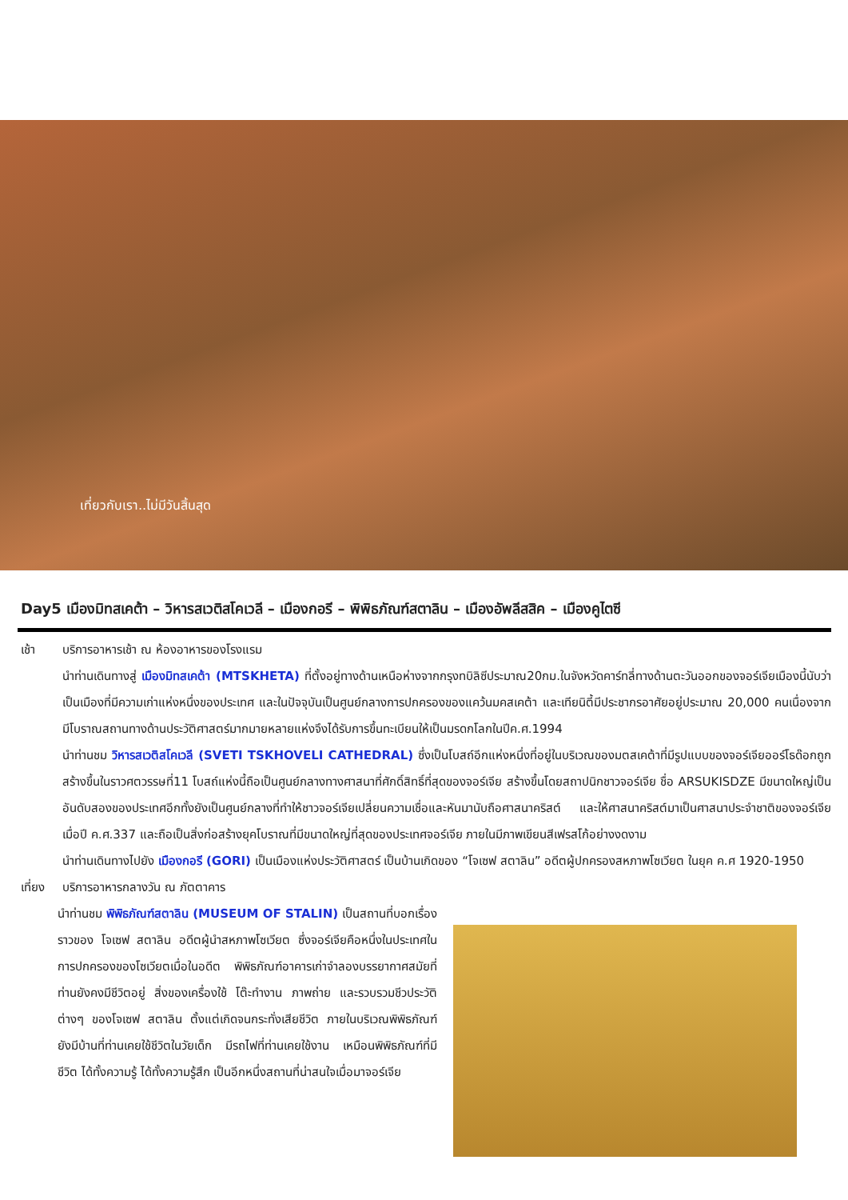เที่ยวกับเรา..ไม่มีวันสิ้นสุด
Day5 เมืองมิทสเคต้า – วิหารสเวติสโคเวลี – เมืองกอรี – พิพิธภัณฑ์สตาลิน – เมืองอัพลีสสิค – เมืองคูไตซี
เช้า บริการอาหารเช้า ณ ห้องอาหารของโรงแรม
นำท่านเดินทางสู่ เมืองมิทสเคต้า (MTSKHETA) ที่ตั้งอยู่ทางด้านเหนือห่างจากกรุงทบิลิซีประมาณ20กม.ในจังหวัดคาร์ทลี่ทางด้านตะวันออกของจอร์เจียเมืองนี้นับว่าเป็นเมืองที่มีความเก่าแห่งหนึ่งของประเทศ และในปัจจุบันเป็นศูนย์กลางการปกครองของแคว้นมคสเคต้า และเทียนิตี้มีประชากรอาศัยอยู่ประมาณ 20,000 คนเนื่องจากมีโบราณสถานทางด้านประวัติศาสตร์มากมายหลายแห่งจึงได้รับการขึ้นทะเบียนให้เป็นมรดกโลกในปีค.ศ.1994
นำท่านชม วิหารสเวติสโคเวลี (SVETI TSKHOVELI CATHEDRAL) ซึ่งเป็นโบสถ์อีกแห่งหนึ่งที่อยู่ในบริเวณของมตสเคต้าที่มีรูปแบบของจอร์เจียออร์โธด๊อกถูกสร้างขึ้นในราวศตวรรษที่11 โบสถ์แห่งนี้ถือเป็นศูนย์กลางทางศาสนาที่ศักดิ์สิทธิ์ที่สุดของจอร์เจีย สร้างขึ้นโดยสถาปนิกชาวจอร์เจีย ชื่อ ARSUKISDZE มีขนาดใหญ่เป็นอันดับสองของประเทศอีกทั้งยังเป็นศูนย์กลางที่ทำให้ชาวจอร์เจียเปลี่ยนความเชื่อและหันมานับถือศาสนาคริสต์ และให้ศาสนาคริสต์มาเป็นศาสนาประจำชาติของจอร์เจียเมื่อปี ค.ศ.337 และถือเป็นสิ่งก่อสร้างยุคโบราณที่มีขนาดใหญ่ที่สุดของประเทศจอร์เจีย ภายในมีภาพเขียนสีเฟรสโก้อย่างงดงาม
นำท่านเดินทางไปยัง เมืองกอรี (GORI) เป็นเมืองแห่งประวัติศาสตร์ เป็นบ้านเกิดของ “โจเซฟ สตาลิน” อดีตผู้ปกครองสหภาพโซเวียต ในยุค ค.ศ 1920-1950
เที่ยง
บริการอาหารกลางวัน ณ ภัตตาคาร
นำท่านชม พิพิธภัณฑ์สตาลิน (MUSEUM OF STALIN) เป็นสถานที่บอกเรื่องราวของ โจเซฟ สตาลิน อดีตผู้นำสหภาพโซเวียต ซึ่งจอร์เจียคือหนึ่งในประเทศในการปกครองของโซเวียตเมื่อในอดีต พิพิธภัณฑ์อาคารเก่าจำลองบรรยากาศสมัยที่ท่านยังคงมีชีวิตอยู่ สิ่งของเครื่องใช้ โต๊ะทำงาน ภาพถ่าย และรวบรวมชีวประวัติต่างๆ ของโจเซฟ สตาลิน ตั้งแต่เกิดจนกระทั่งเสียชีวิต ภายในบริเวณพิพิธภัณฑ์ ยังมีบ้านที่ท่านเคยใช้ชีวิตในวัยเด็ก มีรถไฟที่ท่านเคยใช้งาน เหมือนพิพิธภัณฑ์ที่มีชีวิต ได้ทั้งความรู้ ได้ทั้งความรู้สึก เป็นอีกหนึ่งสถานที่น่าสนใจเมื่อมาจอร์เจีย